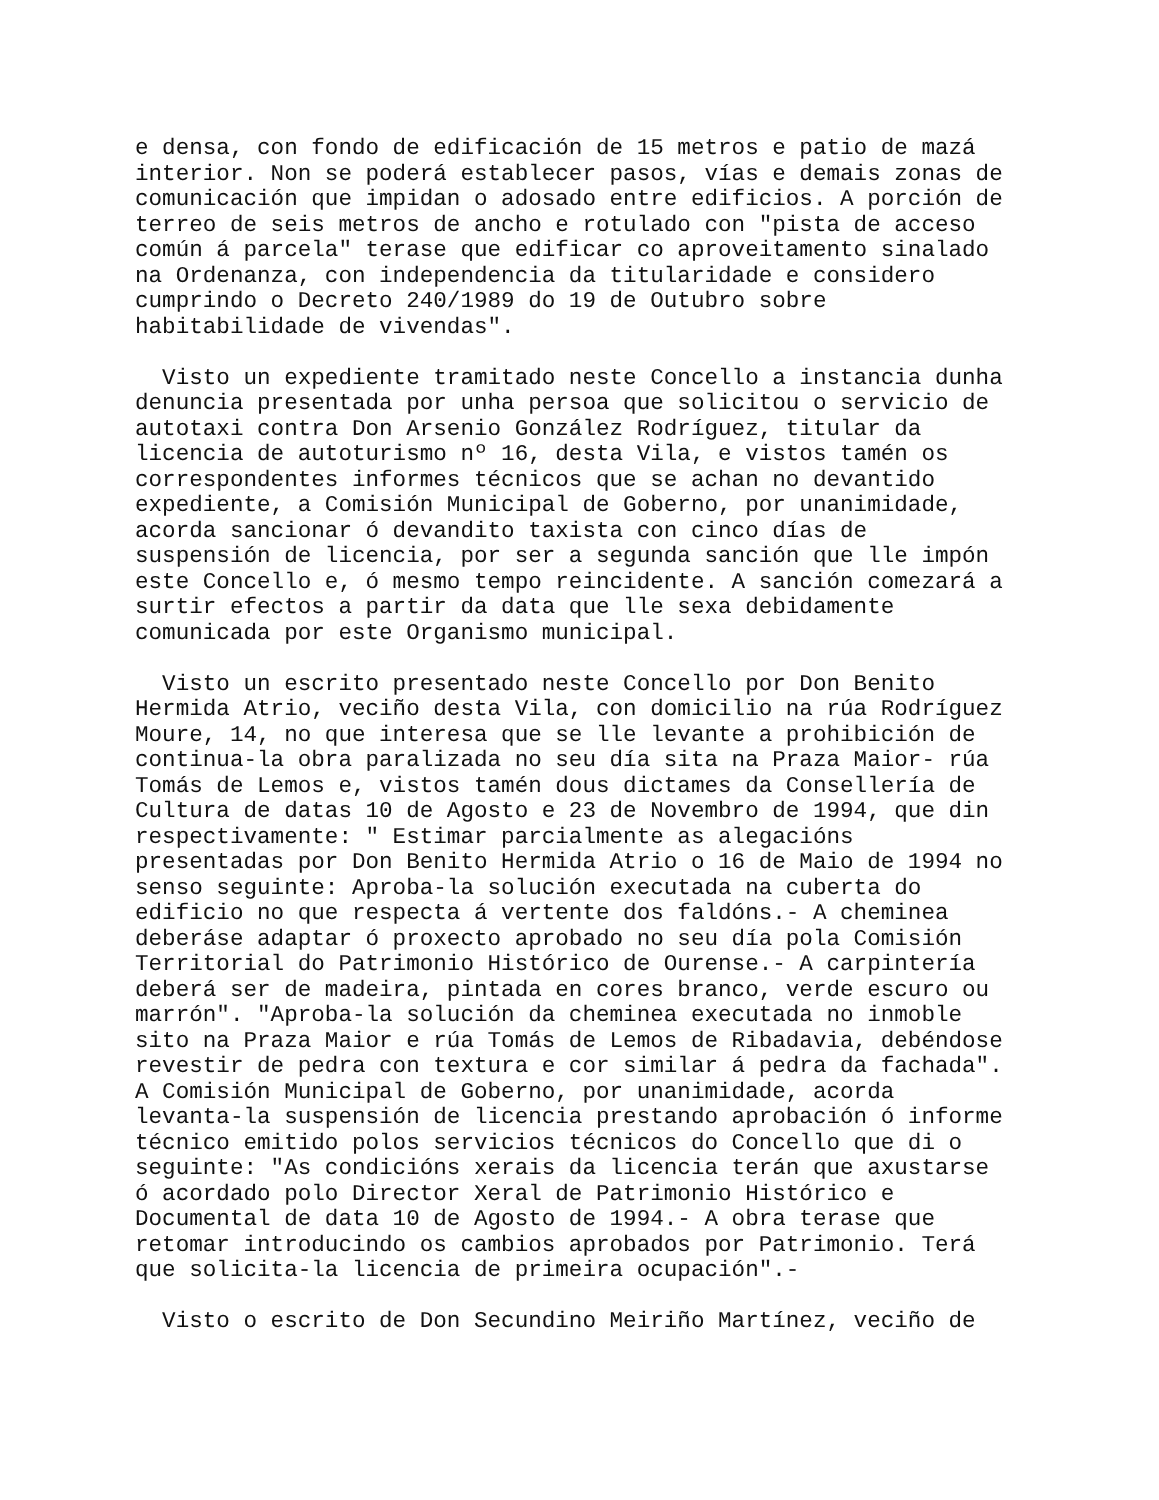e densa, con fondo de edificación de 15 metros e patio de mazá
interior. Non se poderá establecer pasos, vías e demais zonas de
comunicación que impidan o adosado entre edificios. A porción de
terreo de seis metros de ancho e rotulado con "pista de acceso
común á parcela" terase que edificar co aproveitamento sinalado
na Ordenanza, con independencia da titularidade e considero
cumprindo o Decreto 240/1989 do 19 de Outubro sobre
habitabilidade de vivendas".
  Visto un expediente tramitado neste Concello a instancia dunha
denuncia presentada por unha persoa que solicitou o servicio de
autotaxi contra Don Arsenio González Rodríguez, titular da
licencia de autoturismo nº 16, desta Vila, e vistos tamén os
correspondentes informes técnicos que se achan no devantido
expediente, a Comisión Municipal de Goberno, por unanimidade,
acorda sancionar ó devandito taxista con cinco días de
suspensión de licencia, por ser a segunda sanción que lle impón
este Concello e, ó mesmo tempo reincidente. A sanción comezará a
surtir efectos a partir da data que lle sexa debidamente
comunicada por este Organismo municipal.
  Visto un escrito presentado neste Concello por Don Benito
Hermida Atrio, veciño desta Vila, con domicilio na rúa Rodríguez
Moure, 14, no que interesa que se lle levante a prohibición de
continua-la obra paralizada no seu día sita na Praza Maior- rúa
Tomás de Lemos e, vistos tamén dous dictames da Consellería de
Cultura de datas 10 de Agosto e 23 de Novembro de 1994, que din
respectivamente: " Estimar parcialmente as alegacións
presentadas por Don Benito Hermida Atrio o 16 de Maio de 1994 no
senso seguinte: Aproba-la solución executada na cuberta do
edificio no que respecta á vertente dos faldóns.- A cheminea
deberáse adaptar ó proxecto aprobado no seu día pola Comisión
Territorial do Patrimonio Histórico de Ourense.- A carpintería
deberá ser de madeira, pintada en cores branco, verde escuro ou
marrón". "Aproba-la solución da cheminea executada no inmoble
sito na Praza Maior e rúa Tomás de Lemos de Ribadavia, debéndose
revestir de pedra con textura e cor similar á pedra da fachada".
A Comisión Municipal de Goberno, por unanimidade, acorda
levanta-la suspensión de licencia prestando aprobación ó informe
técnico emitido polos servicios técnicos do Concello que di o
seguinte: "As condicións xerais da licencia terán que axustarse
ó acordado polo Director Xeral de Patrimonio Histórico e
Documental de data 10 de Agosto de 1994.- A obra terase que
retomar introducindo os cambios aprobados por Patrimonio. Terá
que solicita-la licencia de primeira ocupación".-
  Visto o escrito de Don Secundino Meiriño Martínez, veciño de